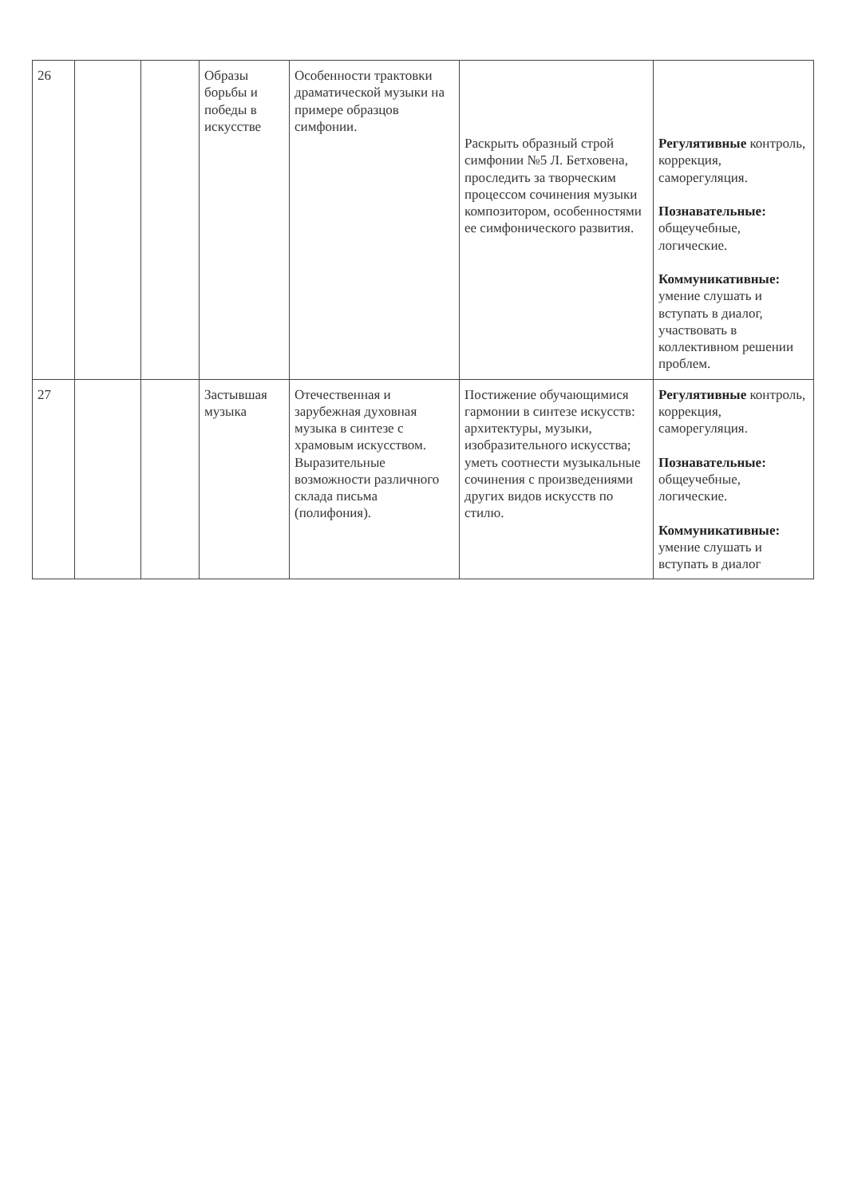| 26 | | | Образы борьбы и победы в искусстве | Особенности трактовки драматической музыки на примере образцов симфонии. | Раскрыть образный строй симфонии №5 Л. Бетховена, проследить за творческим процессом сочинения музыки композитором, особенностями ее симфонического развития. | Регулятивные контроль, коррекция, саморегуляция. Познавательные: общеучебные, логические. Коммуникативные: умение слушать и вступать в диалог, участвовать в коллективном решении проблем. |
| 27 | | | Застывшая музыка | Отечественная и зарубежная духовная музыка в синтезе с храмовым искусством. Выразительные возможности различного склада письма (полифония). | Постижение обучающимися гармонии в синтезе искусств: архитектуры, музыки, изобразительного искусства; уметь соотнести музыкальные сочинения с произведениями других видов искусств по стилю. | Регулятивные контроль, коррекция, саморегуляция. Познавательные: общеучебные, логические. Коммуникативные: умение слушать и вступать в диалог |